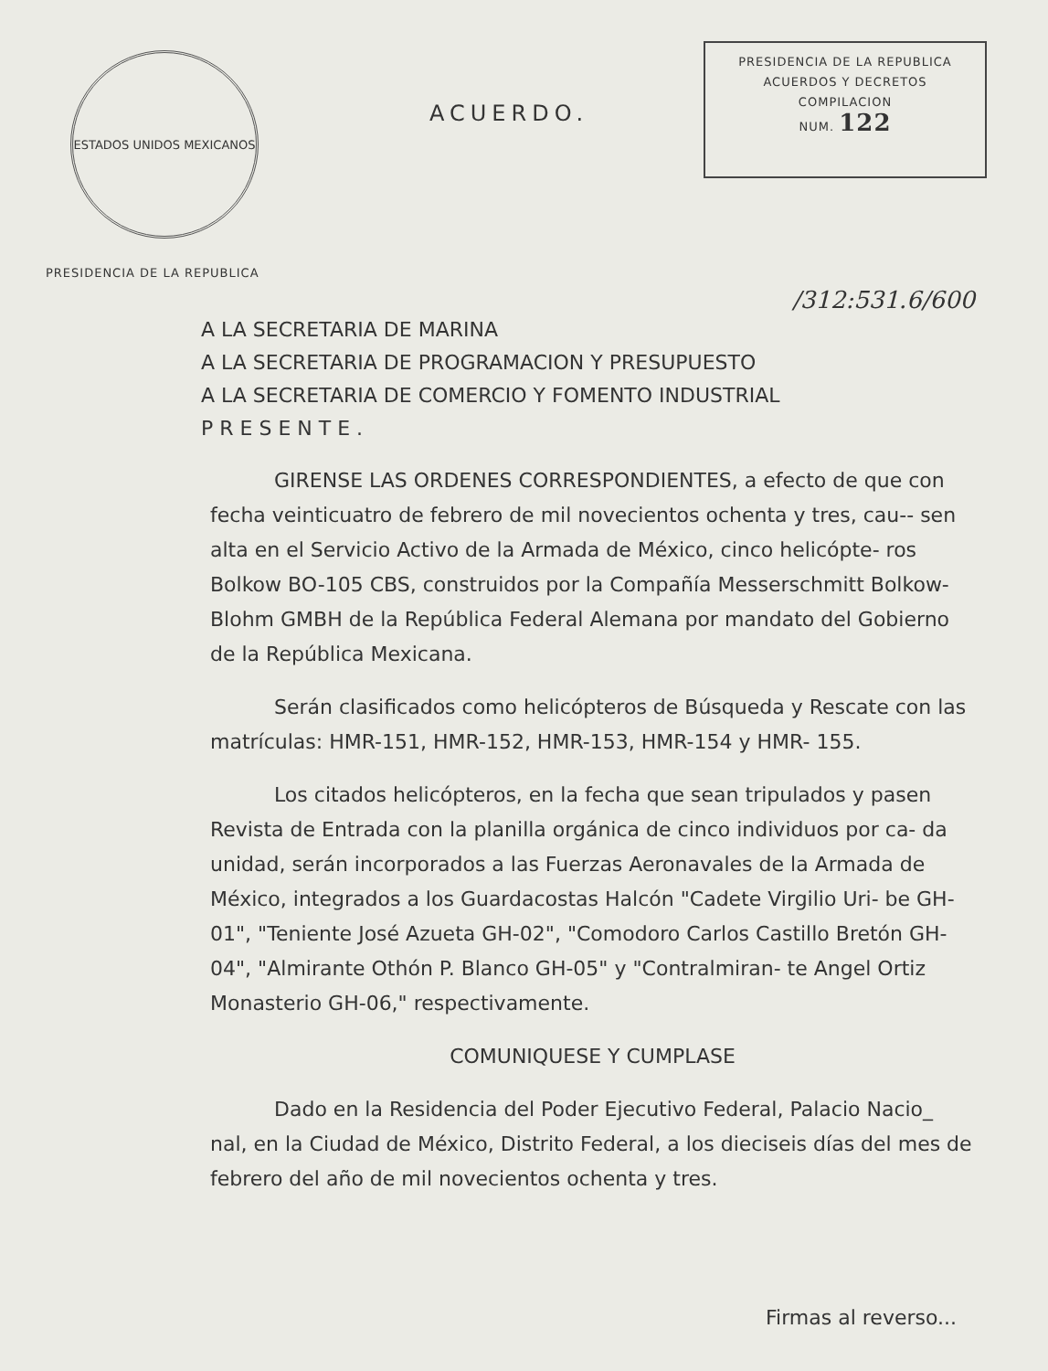ESTADOS UNIDOS MEXICANOS
PRESIDENCIA DE LA REPUBLICA
ACUERDO.
PRESIDENCIA DE LA REPUBLICA
ACUERDOS Y DECRETOS
COMPILACION
NUM. 122
/312:531.6/600
A LA SECRETARIA DE MARINA
A LA SECRETARIA DE PROGRAMACION Y PRESUPUESTO
A LA SECRETARIA DE COMERCIO Y FOMENTO INDUSTRIAL
P R E S E N T E .
GIRENSE LAS ORDENES CORRESPONDIENTES, a efecto de que con fecha veinticuatro de febrero de mil novecientos ochenta y tres, cau-- sen alta en el Servicio Activo de la Armada de México, cinco helicópte- ros Bolkow BO-105 CBS, construidos por la Compañía Messerschmitt Bolkow-Blohm GMBH de la República Federal Alemana por mandato del Gobierno de la República Mexicana.
Serán clasificados como helicópteros de Búsqueda y Rescate con las matrículas: HMR-151, HMR-152, HMR-153, HMR-154 y HMR- 155.
Los citados helicópteros, en la fecha que sean tripulados y pasen Revista de Entrada con la planilla orgánica de cinco individuos por ca- da unidad, serán incorporados a las Fuerzas Aeronavales de la Armada de México, integrados a los Guardacostas Halcón "Cadete Virgilio Uri- be GH-01", "Teniente José Azueta GH-02", "Comodoro Carlos Castillo Bretón GH-04", "Almirante Othón P. Blanco GH-05" y "Contralmiran- te Angel Ortiz Monasterio GH-06," respectivamente.
COMUNIQUESE Y CUMPLASE
Dado en la Residencia del Poder Ejecutivo Federal, Palacio Nacio_ nal, en la Ciudad de México, Distrito Federal, a los dieciseis días del mes de febrero del año de mil novecientos ochenta y tres.
Firmas al reverso...